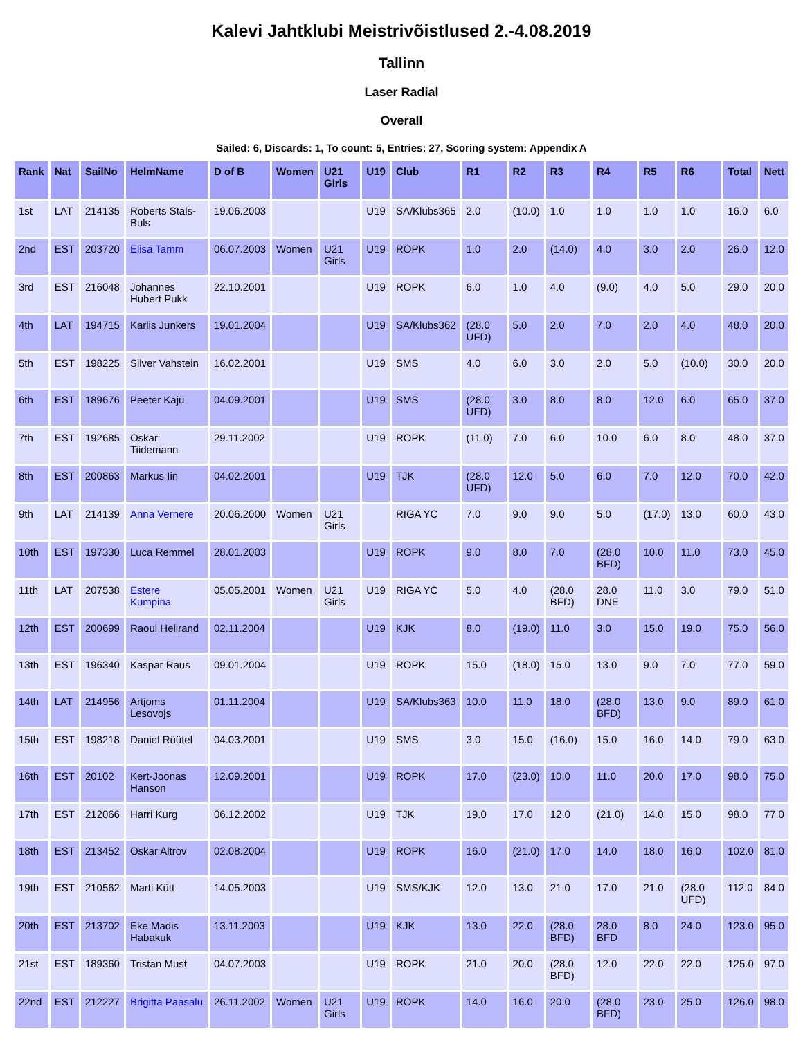Kalevi Jahtklubi Meistrivõistlused 2.-4.08.2019
Tallinn
Laser Radial
Overall
Sailed: 6, Discards: 1, To count: 5, Entries: 27, Scoring system: Appendix A
| Rank | Nat | SailNo | HelmName | D of B | Women | U21 Girls | U19 | Club | R1 | R2 | R3 | R4 | R5 | R6 | Total | Nett |
| --- | --- | --- | --- | --- | --- | --- | --- | --- | --- | --- | --- | --- | --- | --- | --- | --- |
| 1st | LAT | 214135 | Roberts Stals-Buls | 19.06.2003 | | | U19 | SA/Klubs365 | 2.0 | (10.0) | 1.0 | 1.0 | 1.0 | 1.0 | 16.0 | 6.0 |
| 2nd | EST | 203720 | Elisa Tamm | 06.07.2003 | Women | U21 Girls | U19 | ROPK | 1.0 | 2.0 | (14.0) | 4.0 | 3.0 | 2.0 | 26.0 | 12.0 |
| 3rd | EST | 216048 | Johannes Hubert Pukk | 22.10.2001 | | | U19 | ROPK | 6.0 | 1.0 | 4.0 | (9.0) | 4.0 | 5.0 | 29.0 | 20.0 |
| 4th | LAT | 194715 | Karlis Junkers | 19.01.2004 | | | U19 | SA/Klubs362 | (28.0 UFD) | 5.0 | 2.0 | 7.0 | 2.0 | 4.0 | 48.0 | 20.0 |
| 5th | EST | 198225 | Silver Vahstein | 16.02.2001 | | | U19 | SMS | 4.0 | 6.0 | 3.0 | 2.0 | 5.0 | (10.0) | 30.0 | 20.0 |
| 6th | EST | 189676 | Peeter Kaju | 04.09.2001 | | | U19 | SMS | (28.0 UFD) | 3.0 | 8.0 | 8.0 | 12.0 | 6.0 | 65.0 | 37.0 |
| 7th | EST | 192685 | Oskar Tiidemann | 29.11.2002 | | | U19 | ROPK | (11.0) | 7.0 | 6.0 | 10.0 | 6.0 | 8.0 | 48.0 | 37.0 |
| 8th | EST | 200863 | Markus Iin | 04.02.2001 | | | U19 | TJK | (28.0 UFD) | 12.0 | 5.0 | 6.0 | 7.0 | 12.0 | 70.0 | 42.0 |
| 9th | LAT | 214139 | Anna Vernere | 20.06.2000 | Women | U21 Girls | | RIGA YC | 7.0 | 9.0 | 9.0 | 5.0 | (17.0) | 13.0 | 60.0 | 43.0 |
| 10th | EST | 197330 | Luca Remmel | 28.01.2003 | | | U19 | ROPK | 9.0 | 8.0 | 7.0 | (28.0 BFD) | 10.0 | 11.0 | 73.0 | 45.0 |
| 11th | LAT | 207538 | Estere Kumpina | 05.05.2001 | Women | U21 Girls | U19 | RIGA YC | 5.0 | 4.0 | (28.0 BFD) | 28.0 DNE | 11.0 | 3.0 | 79.0 | 51.0 |
| 12th | EST | 200699 | Raoul Hellrand | 02.11.2004 | | | U19 | KJK | 8.0 | (19.0) | 11.0 | 3.0 | 15.0 | 19.0 | 75.0 | 56.0 |
| 13th | EST | 196340 | Kaspar Raus | 09.01.2004 | | | U19 | ROPK | 15.0 | (18.0) | 15.0 | 13.0 | 9.0 | 7.0 | 77.0 | 59.0 |
| 14th | LAT | 214956 | Artjoms Lesovojs | 01.11.2004 | | | U19 | SA/Klubs363 | 10.0 | 11.0 | 18.0 | (28.0 BFD) | 13.0 | 9.0 | 89.0 | 61.0 |
| 15th | EST | 198218 | Daniel Rüütel | 04.03.2001 | | | U19 | SMS | 3.0 | 15.0 | (16.0) | 15.0 | 16.0 | 14.0 | 79.0 | 63.0 |
| 16th | EST | 20102 | Kert-Joonas Hanson | 12.09.2001 | | | U19 | ROPK | 17.0 | (23.0) | 10.0 | 11.0 | 20.0 | 17.0 | 98.0 | 75.0 |
| 17th | EST | 212066 | Harri Kurg | 06.12.2002 | | | U19 | TJK | 19.0 | 17.0 | 12.0 | (21.0) | 14.0 | 15.0 | 98.0 | 77.0 |
| 18th | EST | 213452 | Oskar Altrov | 02.08.2004 | | | U19 | ROPK | 16.0 | (21.0) | 17.0 | 14.0 | 18.0 | 16.0 | 102.0 | 81.0 |
| 19th | EST | 210562 | Marti Kütt | 14.05.2003 | | | U19 | SMS/KJK | 12.0 | 13.0 | 21.0 | 17.0 | 21.0 | (28.0 UFD) | 112.0 | 84.0 |
| 20th | EST | 213702 | Eke Madis Habakuk | 13.11.2003 | | | U19 | KJK | 13.0 | 22.0 | (28.0 BFD) | 28.0 BFD | 8.0 | 24.0 | 123.0 | 95.0 |
| 21st | EST | 189360 | Tristan Must | 04.07.2003 | | | U19 | ROPK | 21.0 | 20.0 | (28.0 BFD) | 12.0 | 22.0 | 22.0 | 125.0 | 97.0 |
| 22nd | EST | 212227 | Brigitta Paasalu | 26.11.2002 | Women | U21 Girls | U19 | ROPK | 14.0 | 16.0 | 20.0 | (28.0 BFD) | 23.0 | 25.0 | 126.0 | 98.0 |